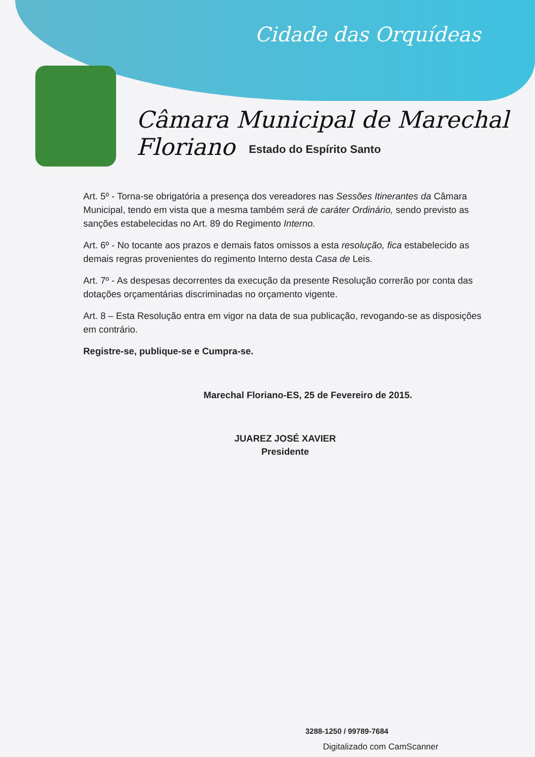Cidade das Orquídeas
Câmara Municipal de Marechal Floriano
Estado do Espírito Santo
Art. 5º - Torna-se obrigatória a presença dos vereadores nas Sessões Itinerantes da Câmara Municipal, tendo em vista que a mesma também será de caráter Ordinário, sendo previsto as sanções estabelecidas no Art. 89 do Regimento Interno.
Art. 6º - No tocante aos prazos e demais fatos omissos a esta resolução, fica estabelecido as demais regras provenientes do regimento Interno desta Casa de Leis.
Art. 7º - As despesas decorrentes da execução da presente Resolução correrão por conta das dotações orçamentárias discriminadas no orçamento vigente.
Art. 8 – Esta Resolução entra em vigor na data de sua publicação, revogando-se as disposições em contrário.
Registre-se, publique-se e Cumpra-se.
Marechal Floriano-ES, 25 de Fevereiro de 2015.
JUAREZ JOSÉ XAVIER
Presidente
3288-1250 / 99789-7684
Digitalizado com CamScanner